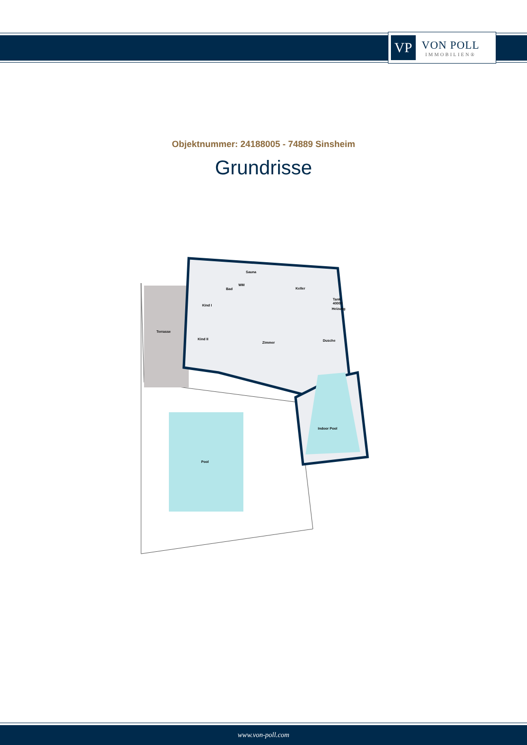VP
VON POLL
IMMOBILIEN®
Objektnummer: 24188005 - 74889 Sinsheim
Grundrisse
Terrasse
Kind I
Kind II
Sauna
Bad
Keller
Tank
4000 l
Heizung
Zimmer
Dusche
Indoor Pool
Pool
WM
www.von-poll.com